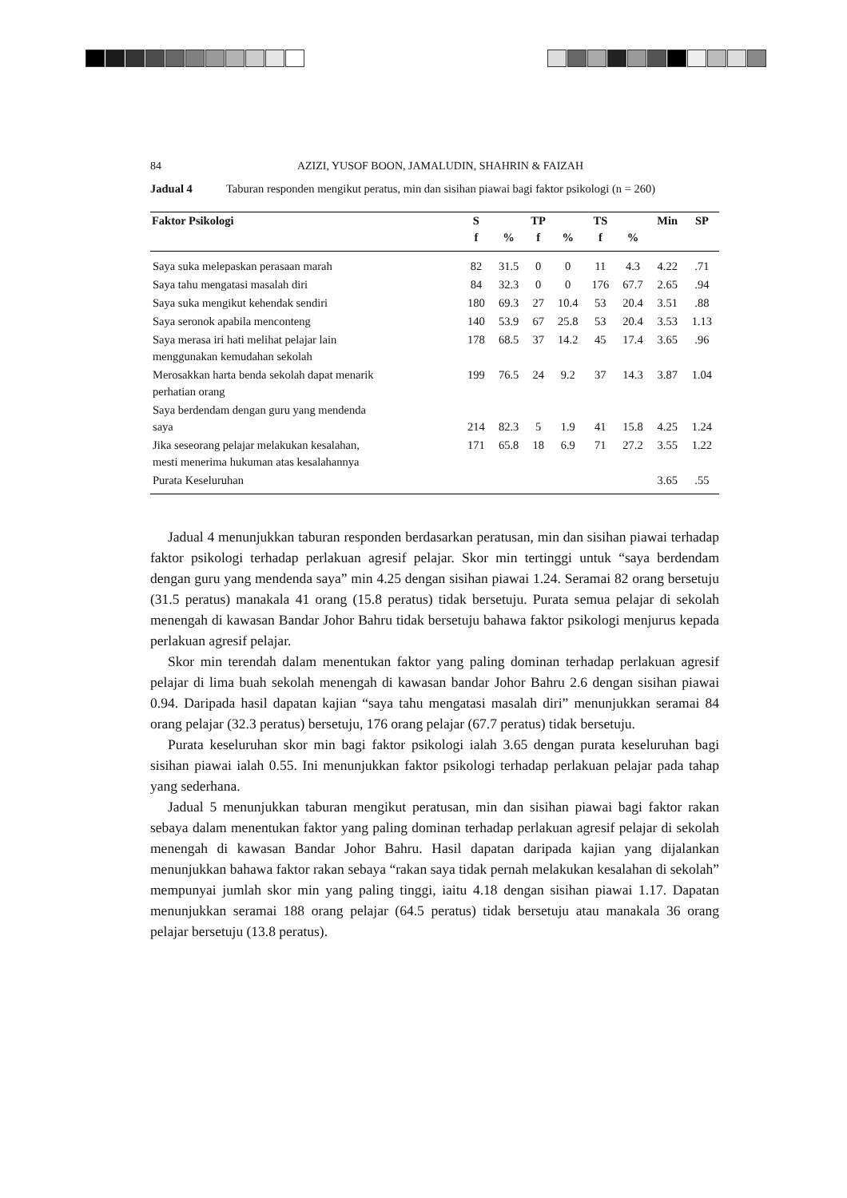84 AZIZI, YUSOF BOON, JAMALUDIN, SHAHRIN & FAIZAH
Jadual 4 Taburan responden mengikut peratus, min dan sisihan piawai bagi faktor psikologi (n = 260)
| Faktor Psikologi | S | | TP | | TS | | Min | SP |
| --- | --- | --- | --- | --- | --- | --- | --- | --- |
| | f | % | f | % | f | % | | |
| Saya suka melepaskan perasaan marah | 82 | 31.5 | 0 | 0 | 11 | 4.3 | 4.22 | .71 |
| Saya tahu mengatasi masalah diri | 84 | 32.3 | 0 | 0 | 176 | 67.7 | 2.65 | .94 |
| Saya suka mengikut kehendak sendiri | 180 | 69.3 | 27 | 10.4 | 53 | 20.4 | 3.51 | .88 |
| Saya seronok apabila menconteng | 140 | 53.9 | 67 | 25.8 | 53 | 20.4 | 3.53 | 1.13 |
| Saya merasa iri hati melihat pelajar lain menggunakan kemudahan sekolah | 178 | 68.5 | 37 | 14.2 | 45 | 17.4 | 3.65 | .96 |
| Merosakkan harta benda sekolah dapat menarik perhatian orang | 199 | 76.5 | 24 | 9.2 | 37 | 14.3 | 3.87 | 1.04 |
| Saya berdendam dengan guru yang mendenda saya | 214 | 82.3 | 5 | 1.9 | 41 | 15.8 | 4.25 | 1.24 |
| Jika seseorang pelajar melakukan kesalahan, mesti menerima hukuman atas kesalahannya | 171 | 65.8 | 18 | 6.9 | 71 | 27.2 | 3.55 | 1.22 |
| Purata Keseluruhan | | | | | | | 3.65 | .55 |
Jadual 4 menunjukkan taburan responden berdasarkan peratusan, min dan sisihan piawai terhadap faktor psikologi terhadap perlakuan agresif pelajar. Skor min tertinggi untuk “saya berdendam dengan guru yang mendenda saya” min 4.25 dengan sisihan piawai 1.24. Seramai 82 orang bersetuju (31.5 peratus) manakala 41 orang (15.8 peratus) tidak bersetuju. Purata semua pelajar di sekolah menengah di kawasan Bandar Johor Bahru tidak bersetuju bahawa faktor psikologi menjurus kepada perlakuan agresif pelajar.
Skor min terendah dalam menentukan faktor yang paling dominan terhadap perlakuan agresif pelajar di lima buah sekolah menengah di kawasan bandar Johor Bahru 2.6 dengan sisihan piawai 0.94. Daripada hasil dapatan kajian “saya tahu mengatasi masalah diri” menunjukkan seramai 84 orang pelajar (32.3 peratus) bersetuju, 176 orang pelajar (67.7 peratus) tidak bersetuju.
Purata keseluruhan skor min bagi faktor psikologi ialah 3.65 dengan purata keseluruhan bagi sisihan piawai ialah 0.55. Ini menunjukkan faktor psikologi terhadap perlakuan pelajar pada tahap yang sederhana.
Jadual 5 menunjukkan taburan mengikut peratusan, min dan sisihan piawai bagi faktor rakan sebaya dalam menentukan faktor yang paling dominan terhadap perlakuan agresif pelajar di sekolah menengah di kawasan Bandar Johor Bahru. Hasil dapatan daripada kajian yang dijalankan menunjukkan bahawa faktor rakan sebaya “rakan saya tidak pernah melakukan kesalahan di sekolah” mempunyai jumlah skor min yang paling tinggi, iaitu 4.18 dengan sisihan piawai 1.17. Dapatan menunjukkan seramai 188 orang pelajar (64.5 peratus) tidak bersetuju atau manakala 36 orang pelajar bersetuju (13.8 peratus).